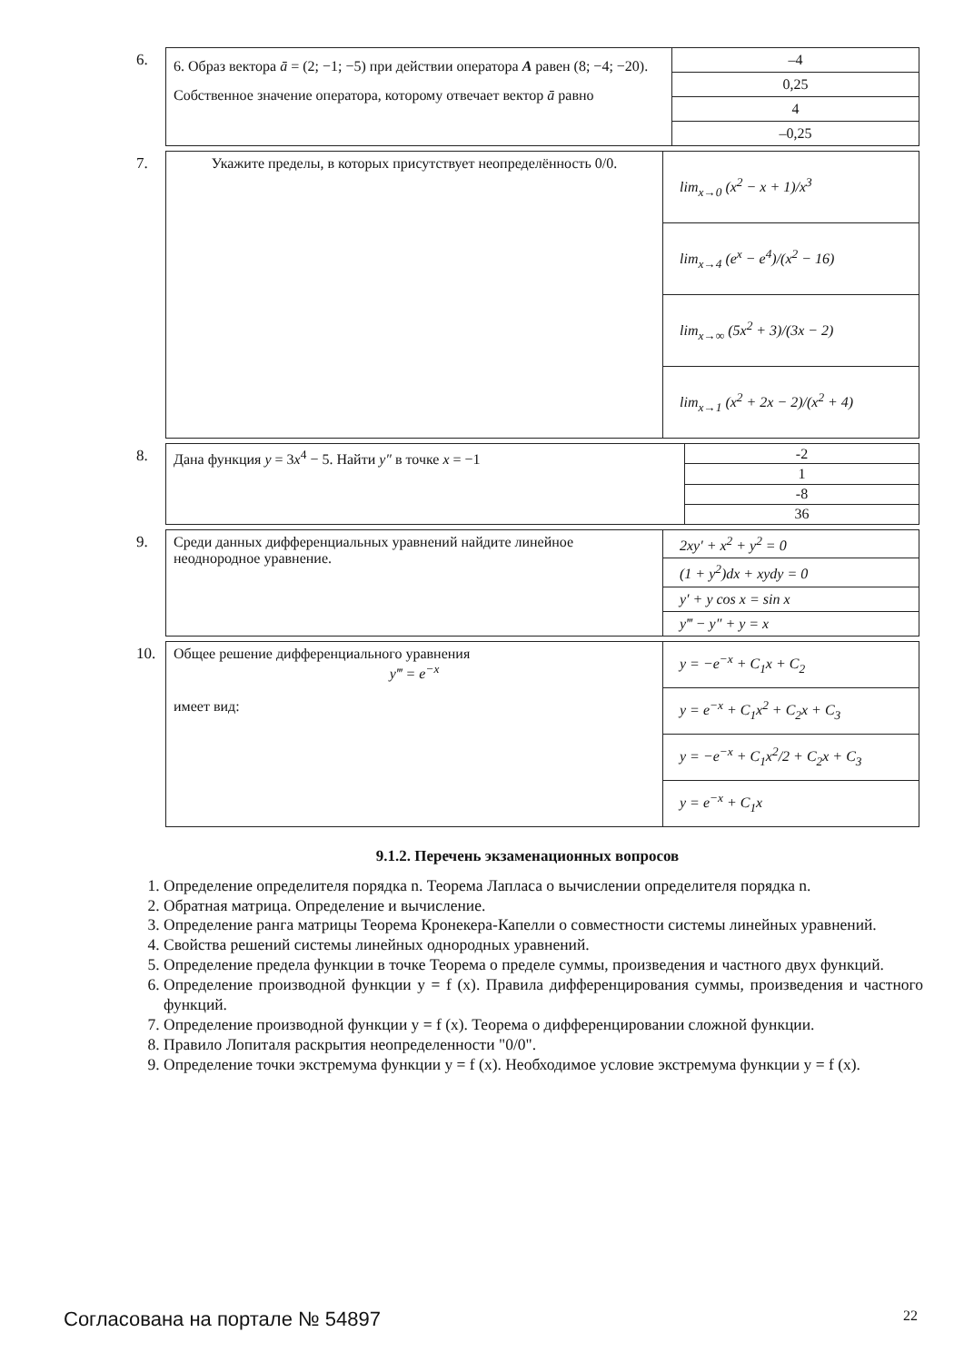6.
| 6. Образ вектора ā = (2; −1; −5) при действии оператора A равен (8; −4; −20). Собственное значение оператора, которому отвечает вектор ā равно | –4 |
| | 0,25 |
| | 4 |
| | –0,25 |
7.
| Укажите пределы, в которых присутствует неопределённость 0/0. | lim<sub>x→0</sub> (x<sup>2</sup> − x + 1)/x<sup>3</sup> |
| | lim<sub>x→4</sub> (e<sup>x</sup> − e<sup>4</sup>)/(x<sup>2</sup> − 16) |
| | lim<sub>x→∞</sub> (5x<sup>2</sup> + 3)/(3x − 2) |
| | lim<sub>x→1</sub> (x<sup>2</sup> + 2x − 2)/(x<sup>2</sup> + 4) |
8.
| Дана функция y = 3 x<sup>4</sup> − 5. Найти y″ в точке x = −1 | -2 |
| | 1 |
| | -8 |
| | 36 |
9.
| Среди данных дифференциальных уравнений найдите линейное неоднородное уравнение. | 2xy′ + x<sup>2</sup> + y<sup>2</sup> = 0 |
| | (1 + y<sup>2</sup>)dx + xydy = 0 |
| | y′ + y cos x = sin x |
| | y‴ − y″ + y = x |
10.
| Общее решение дифференциального уравнения y‴ = e<sup>−x</sup> имеет вид: | y = −e<sup>−x</sup> + C<sub>1</sub>x + C<sub>2</sub> |
| | y = e<sup>−x</sup> + C<sub>1</sub>x<sup>2</sup> + C<sub>2</sub>x + C<sub>3</sub> |
| | y = −e<sup>−x</sup> + C<sub>1</sub>x<sup>2</sup>/2 + C<sub>2</sub>x + C<sub>3</sub> |
| | y = e<sup>−x</sup> + C<sub>1</sub>x |
9.1.2. Перечень экзаменационных вопросов
1. Определение определителя порядка n. Теорема Лапласа о вычислении определителя порядка n.
2. Обратная матрица. Определение и вычисление.
3. Определение ранга матрицы Теорема Кронекера-Капелли о совместности системы линейных уравнений.
4. Свойства решений системы линейных однородных уравнений.
5. Определение предела функции в точке Теорема о пределе суммы, произведения и частного двух функций.
6. Определение производной функции y = f (x). Правила дифференцирования суммы, произведения и частного функций.
7. Определение производной функции y = f (x). Теорема о дифференцировании сложной функции.
8. Правило Лопиталя раскрытия неопределенности "0/0".
9. Определение точки экстремума функции y = f (x). Необходимое условие экстремума функции y = f (x).
Согласована на портале № 54897 22